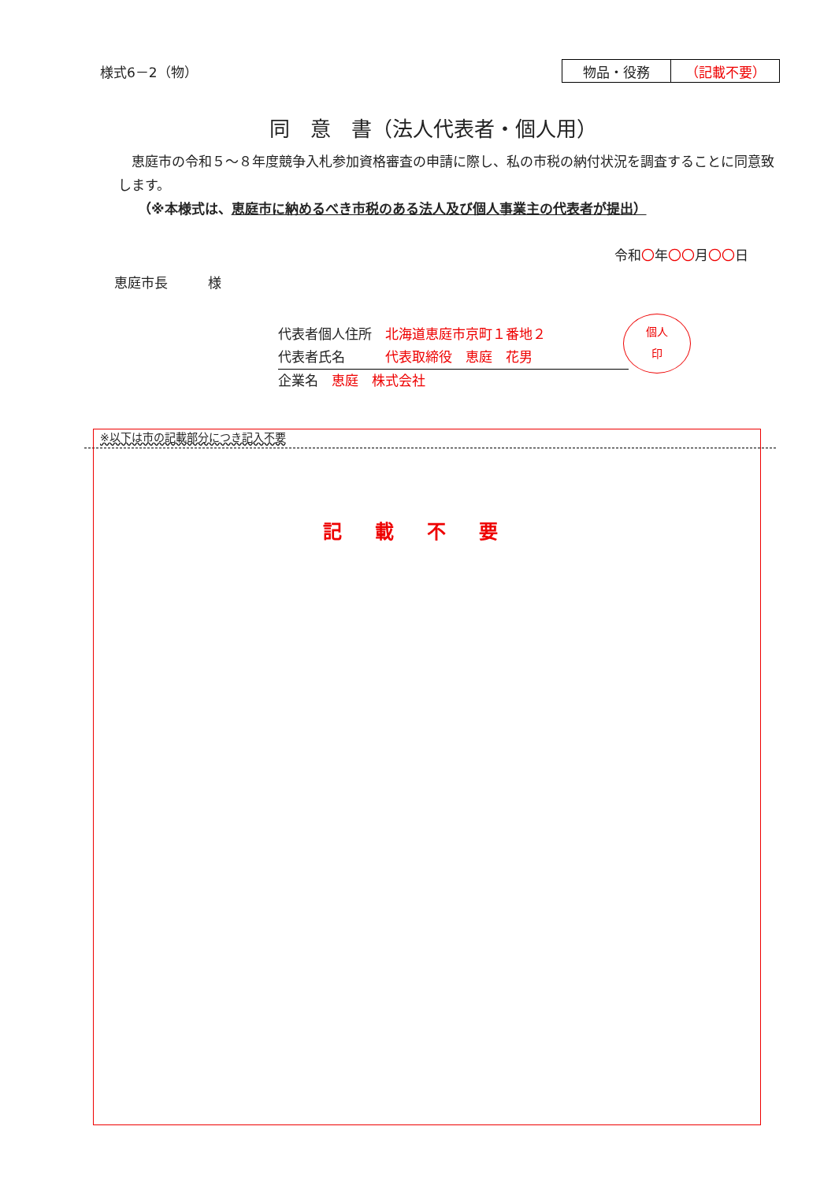様式6－2（物）
| 物品・役務 | （記載不要） |
同　意　書（法人代表者・個人用）
　恵庭市の令和５～８年度競争入札参加資格審査の申請に際し、私の市税の納付状況を調査することに同意致します。
（※本様式は、恵庭市に納めるべき市税のある法人及び個人事業主の代表者が提出）
令和〇年〇〇月〇〇日
恵庭市長　　　様
個人
印
代表者個人住所　北海道恵庭市京町１番地２
代表者氏名　　　代表取締役　恵庭　花男
企業名　恵庭　株式会社
※以下は市の記載部分につき記入不要
記載不要